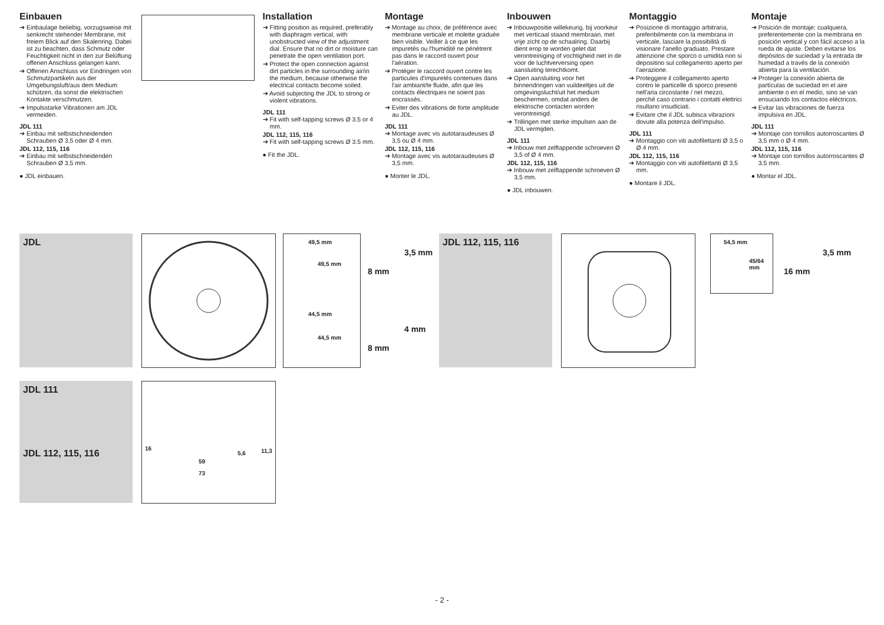Einbauen
➔ Einbaulage beliebig, vorzugsweise mit senkrecht stehender Membrane, mit freiem Blick auf den Skalenring. Dabei ist zu beachten, dass Schmutz oder Feuchtigkeit nicht in den zur Belüftung offenen Anschluss gelangen kann.
➔ Offenen Anschluss vor Eindringen von Schmutzpartikeln aus der Umgebungsluft/aus dem Medium schützen, da sonst die elektrischen Kontakte verschmutzen.
➔ Impulsstarke Vibrationen am JDL vermeiden.
JDL 111
➔ Einbau mit selbstschneidenden Schrauben Ø 3,5 oder Ø 4 mm.
JDL 112, 115, 116
➔ Einbau mit selbstschneidenden Schrauben Ø 3,5 mm.
● JDL einbauen.
Installation
➔ Fitting position as required, preferably with diaphragm vertical, with unobstructed view of the adjustment dial. Ensure that no dirt or moisture can penetrate the open ventilation port.
➔ Protect the open connection against dirt particles in the surrounding air/in the medium, because otherwise the electrical contacts become soiled.
➔ Avoid subjecting the JDL to strong or violent vibrations.
JDL 111
➔ Fit with self-tapping screws Ø 3.5 or 4 mm.
JDL 112, 115, 116
➔ Fit with self-tapping screws Ø 3.5 mm.
● Fit the JDL.
Montage
➔ Montage au choix, de préférence avec membrane verticale et molette graduée bien visible. Veiller à ce que les impuretés ou l'humidité ne pénètrent pas dans le raccord ouvert pour l'aération.
➔ Protéger le raccord ouvert contre les particules d'impuretés contenues dans l'air ambiant/le fluide, afin que les contacts électriques ne soient pas encrassés.
➔ Eviter des vibrations de forte amplitude au JDL.
JDL 111
➔ Montage avec vis autotaraudeuses Ø 3,5 ou Ø 4 mm.
JDL 112, 115, 116
➔ Montage avec vis autotaraudeuses Ø 3,5 mm.
● Monter le JDL.
Inbouwen
➔ Inbouwpositie willekeurig, bij voorkeur met verticaal staand membraan, met vrije zicht op de schaalring. Daarbij dient erop te worden gelet dat verontreiniging of vochtigheid niet in de voor de luchtverversing open aansluiting terechtkomt.
➔ Open aansluiting voor het binnendringen van vuildeeltjes uit de omgevingslucht/uit het medium beschermen, omdat anders de elektrische contacten worden verontreinigd.
➔ Trillingen met sterke impulsen aan de JDL vermijden.
JDL 111
➔ Inbouw met zelftappende schroeven Ø 3,5 of Ø 4 mm.
JDL 112, 115, 116
➔ Inbouw met zelftappende schroeven Ø 3,5 mm.
● JDL inbouwen.
Montaggio
➔ Posizione di montaggio arbitraria, preferibilmente con la membrana in verticale, lasciare la possibilità di visionare l'anello graduato. Prestare attenzione che sporco o umidità non si depositino sul collegamento aperto per l'aerazione.
➔ Proteggere il collegamento aperto contro le particelle di sporco presenti nell'aria circostante / nel mezzo, perché caso contrario i contatti elettrici risultano insudiciati.
➔ Evitare che il JDL subisca vibrazioni dovute alla potenza dell'impulso.
JDL 111
➔ Montaggio con viti autofilettanti Ø 3,5 o Ø 4 mm.
JDL 112, 115, 116
➔ Montaggio con viti autofilettanti Ø 3,5 mm.
● Montare il JDL.
Montaje
➔ Posición de montaje: cualquiera, preferentemente con la membrana en posición vertical y con fácil acceso a la rueda de ajuste. Deben evitarse los depósitos de suciedad y la entrada de humedad a través de la conexión abierta para la ventilación.
➔ Proteger la conexión abierta de partículas de suciedad en el aire ambiente o en el medio, sino se van ensuciando los contactos eléctricos.
➔ Evitar las vibraciones de fuerza impulsiva en JDL.
JDL 111
➔ Montaje con tornillos autorroscantes Ø 3,5 mm o Ø 4 mm.
JDL 112, 115, 116
➔ Montaje con tornillos autorroscantes Ø 3,5 mm.
● Montar el JDL.
JDL
49,5 mm
49,5 mm
44,5 mm
44,5 mm
3,5 mm
8 mm
4 mm
8 mm
JDL 112, 115, 116
54,5 mm
45/64 mm
3,5 mm
16 mm
JDL 111
JDL 112, 115, 116
16
5,6 11,3
59
73
- 2 -